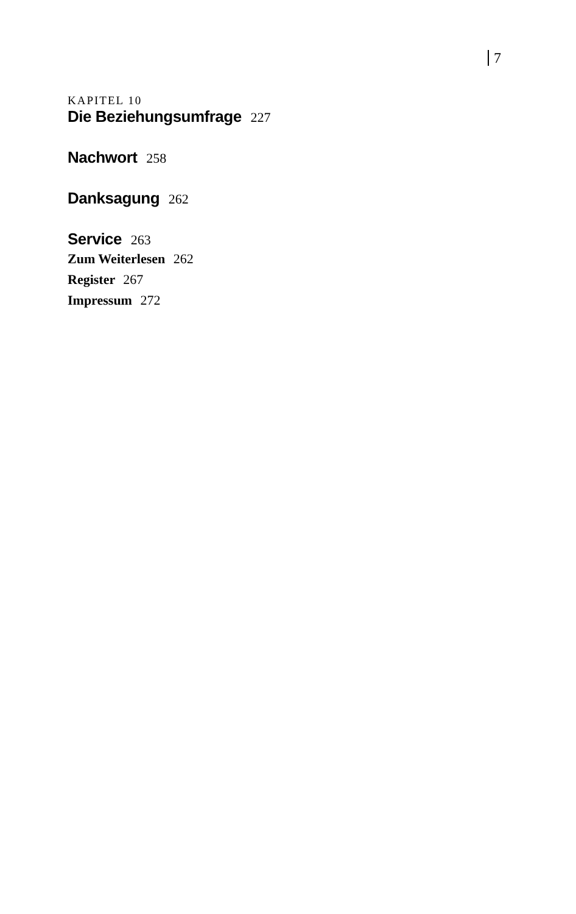7
KAPITEL 10
Die Beziehungsumfrage 227
Nachwort 258
Danksagung 262
Service 263
Zum Weiterlesen 262
Register 267
Impressum 272